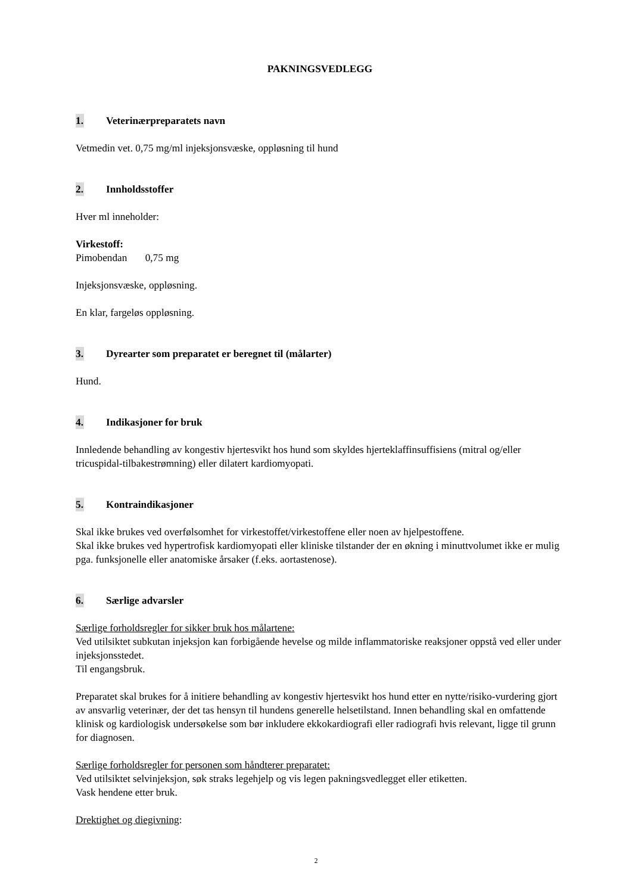PAKNINGSVEDLEGG
1. Veterinærpreparatets navn
Vetmedin vet. 0,75 mg/ml injeksjonsvæske, oppløsning til hund
2. Innholdsstoffer
Hver ml inneholder:
Virkestoff:
Pimobendan 0,75 mg
Injeksjonsvæske, oppløsning.
En klar, fargeløs oppløsning.
3. Dyrearter som preparatet er beregnet til (målarter)
Hund.
4. Indikasjoner for bruk
Innledende behandling av kongestiv hjertesvikt hos hund som skyldes hjerteklaffinsuffisiens (mitral og/eller tricuspidal-tilbakestrømning) eller dilatert kardiomyopati.
5. Kontraindikasjoner
Skal ikke brukes ved overfølsomhet for virkestoffet/virkestoffene eller noen av hjelpestoffene.
Skal ikke brukes ved hypertrofisk kardiomyopati eller kliniske tilstander der en økning i minuttvolumet ikke er mulig pga. funksjonelle eller anatomiske årsaker (f.eks. aortastenose).
6. Særlige advarsler
Særlige forholdsregler for sikker bruk hos målartene:
Ved utilsiktet subkutan injeksjon kan forbigående hevelse og milde inflammatoriske reaksjoner oppstå ved eller under injeksjonsstedet.
Til engangsbruk.
Preparatet skal brukes for å initiere behandling av kongestiv hjertesvikt hos hund etter en nytte/risiko-vurdering gjort av ansvarlig veterinær, der det tas hensyn til hundens generelle helsetilstand. Innen behandling skal en omfattende klinisk og kardiologisk undersøkelse som bør inkludere ekkokardiografi eller radiografi hvis relevant, ligge til grunn for diagnosen.
Særlige forholdsregler for personen som håndterer preparatet:
Ved utilsiktet selvinjeksjon, søk straks legehjelp og vis legen pakningsvedlegget eller etiketten.
Vask hendene etter bruk.
Drektighet og diegivning:
2